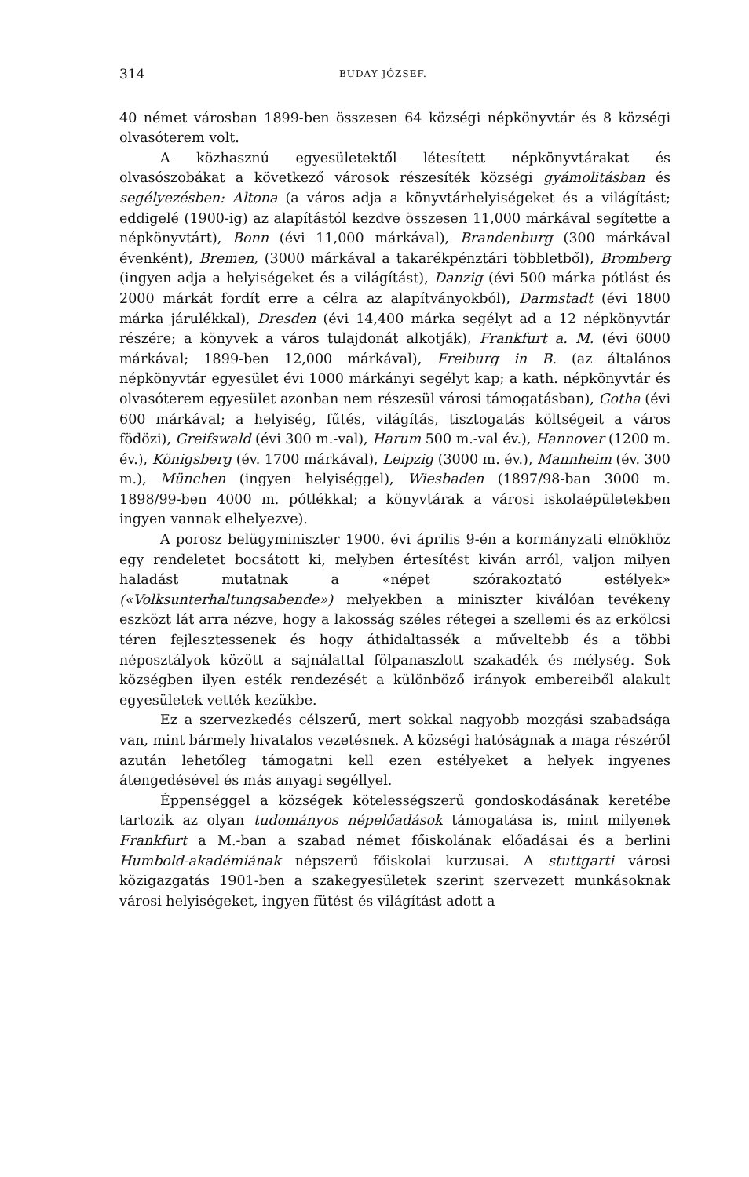314 BUDAY JÓZSEF.
40 német városban 1899-ben összesen 64 községi népkönyvtár és 8 községi olvasóterem volt.
A közhasznú egyesületektől létesített népkönyvtárakat és olvasószobákat a következő városok részesíték községi gyámolitásban és segélyezésben: Altona (a város adja a könyvtárhelyiségeket és a világítást; eddigelé (1900-ig) az alapítástól kezdve összesen 11,000 márkával segítette a népkönyvtárt), Bonn (évi 11,000 márkával), Brandenburg (300 márkával évenként), Bremen, (3000 márkával a takarékpénztári többletből), Bromberg (ingyen adja a helyiségeket és a világítást), Danzig (évi 500 márka pótlást és 2000 márkát fordít erre a célra az alapítványokból), Darmstadt (évi 1800 márka járulékkal), Dresden (évi 14,400 márka segélyt ad a 12 népkönyvtár részére; a könyvek a város tulajdonát alkotják), Frankfurt a. M. (évi 6000 márkával; 1899-ben 12,000 márkával), Freiburg in B. (az általános népkönyvtár egyesület évi 1000 márkányi segélyt kap; a kath. népkönyvtár és olvasóterem egyesület azonban nem részesül városi támogatásban), Gotha (évi 600 márkával; a helyiség, fűtés, világítás, tisztogatás költségeit a város födözi), Greifswald (évi 300 m.-val), Harum 500 m.-val év.), Hannover (1200 m. év.), Königsberg (év. 1700 márkával), Leipzig (3000 m. év.), Mannheim (év. 300 m.), München (ingyen helyiséggel), Wiesbaden (1897/98-ban 3000 m. 1898/99-ben 4000 m. pótlékkal; a könyvtárak a városi iskolaépületekben ingyen vannak elhelyezve).
A porosz belügyminiszter 1900. évi április 9-én a kormányzati elnökhöz egy rendeletet bocsátott ki, melyben értesítést kiván arról, valjon milyen haladást mutatnak a «népet szórakoztató estélyek» («Volksunterhaltungsabende») melyekben a miniszter kiválóan tevékeny eszközt lát arra nézve, hogy a lakosság széles rétegei a szellemi és az erkölcsi téren fejlesztessenek és hogy áthidaltassék a műveltebb és a többi néposztályok között a sajnálattal fölpanaszlott szakadék és mélység. Sok községben ilyen esték rendezését a különböző irányok embereiből alakult egyesületek vették kezükbe.
Ez a szervezkedés célszerű, mert sokkal nagyobb mozgási szabadsága van, mint bármely hivatalos vezetésnek. A községi hatóságnak a maga részéről azután lehetőleg támogatni kell ezen estélyeket a helyek ingyenes átengedésével és más anyagi segéllyel.
Éppenséggel a községek kötelességszerű gondoskodásának keretébe tartozik az olyan tudományos népelőadások támogatása is, mint milyenek Frankfurt a M.-ban a szabad német főiskolának előadásai és a berlini Humbold-akadémiának népszerű főiskolai kurzusai. A stuttgarti városi közigazgatás 1901-ben a szakegyesületek szerint szervezett munkásoknak városi helyiségeket, ingyen fütést és világítást adott a